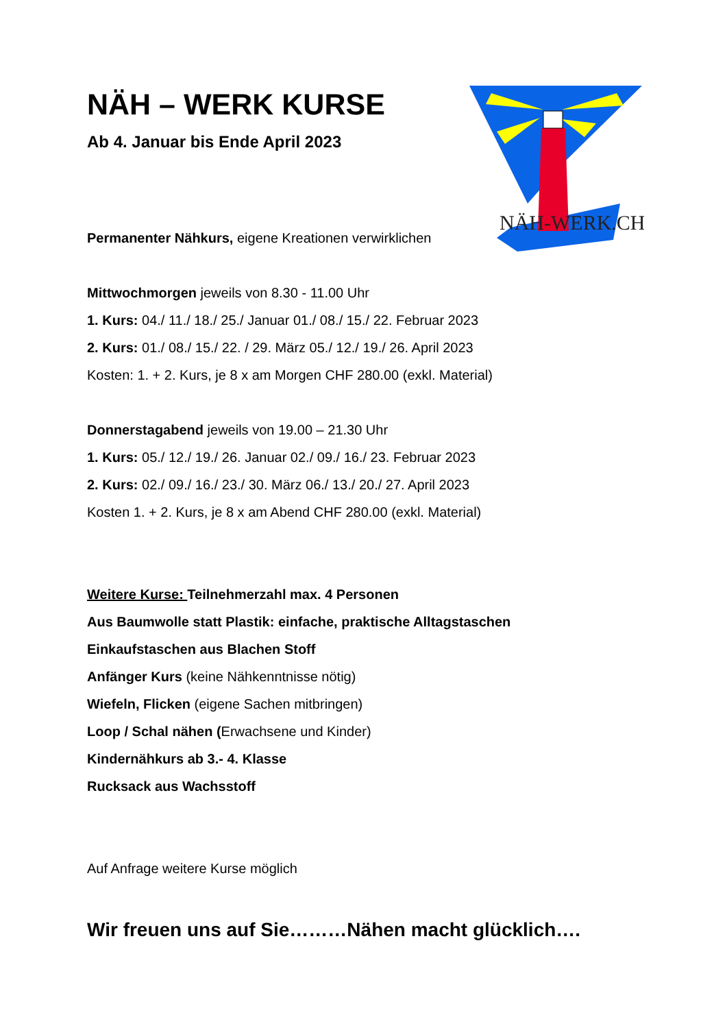NÄH-WERK.CH
NÄH – WERK KURSE
Ab 4. Januar bis Ende April 2023
Permanenter Nähkurs, eigene Kreationen verwirklichen
Mittwochmorgen jeweils von 8.30 - 11.00 Uhr
1. Kurs: 04./ 11./ 18./ 25./ Januar 01./ 08./ 15./ 22. Februar 2023
2. Kurs: 01./ 08./ 15./ 22. / 29. März 05./ 12./ 19./ 26. April 2023
Kosten: 1. + 2. Kurs, je 8 x am Morgen CHF 280.00 (exkl. Material)
Donnerstagabend jeweils von 19.00 – 21.30 Uhr
1. Kurs: 05./ 12./ 19./ 26. Januar 02./ 09./ 16./ 23. Februar 2023
2. Kurs: 02./ 09./ 16./ 23./ 30. März 06./ 13./ 20./ 27. April 2023
Kosten 1. + 2. Kurs, je 8 x am Abend CHF 280.00 (exkl. Material)
Weitere Kurse: Teilnehmerzahl max. 4 Personen
Aus Baumwolle statt Plastik: einfache, praktische Alltagstaschen
Einkaufstaschen aus Blachen Stoff
Anfänger Kurs (keine Nähkenntnisse nötig)
Wiefeln, Flicken (eigene Sachen mitbringen)
Loop / Schal nähen (Erwachsene und Kinder)
Kindernähkurs ab 3.- 4. Klasse
Rucksack aus Wachsstoff
Auf Anfrage weitere Kurse möglich
Wir freuen uns auf Sie………Nähen macht glücklich….